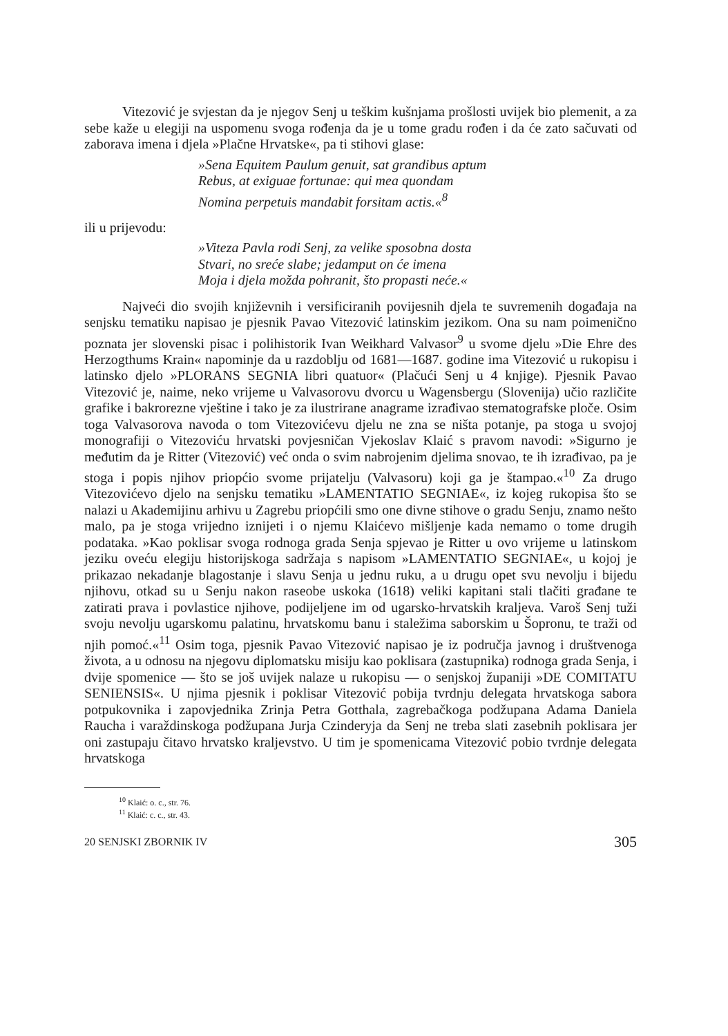Vitezović je svjestan da je njegov Senj u teškim kušnjama prošlosti uvijek bio plemenit, a za sebe kaže u elegiji na uspomenu svoga rođenja da je u tome gradu rođen i da će zato sačuvati od zaborava imena i djela »Plačne Hrvatske«, pa ti stihovi glase:
»Sena Equitem Paulum genuit, sat grandibus aptum
Rebus, at exiguae fortunae: qui mea quondam
Nomina perpetuis mandabit forsitam actis.«<sup>8</sup>
ili u prijevodu:
»Viteza Pavla rodi Senj, za velike sposobna dosta
Stvari, no sreće slabe; jedamput on će imena
Moja i djela možda pohranit, što propasti neće.«
Najveći dio svojih književnih i versificiranih povijesnih djela te suvremenih događaja na senjsku tematiku napisao je pjesnik Pavao Vitezović latinskim jezikom. Ona su nam poimenično poznata jer slovenski pisac i polihistorik Ivan Weikhard Valvasor<sup>9</sup> u svome djelu »Die Ehre des Herzogthums Krain« napominje da u razdoblju od 1681—1687. godine ima Vitezović u rukopisu i latinsko djelo »PLORANS SEGNIA libri quatuor« (Plačući Senj u 4 knjige). Pjesnik Pavao Vitezović je, naime, neko vrijeme u Valvasorovu dvorcu u Wagensbergu (Slovenija) učio različite grafike i bakrorezne vještine i tako je za ilustrirane anagrame izrađivao stematografske ploče. Osim toga Valvasorova navoda o tom Vitezovićevu djelu ne zna se ništa potanje, pa stoga u svojoj monografiji o Vitezoviću hrvatski povjesničan Vjekoslav Klaić s pravom navodi: »Sigurno je međutim da je Ritter (Vitezović) već onda o svim nabrojenim djelima snovao, te ih izrađivao, pa je stoga i popis njihov priopćio svome prijatelju (Valvasoru) koji ga je štampao.«<sup>10</sup> Za drugo Vitezovićevo djelo na senjsku tematiku »LAMENTATIO SEGNIAE«, iz kojeg rukopisa što se nalazi u Akademijinu arhivu u Zagrebu priopćili smo one divne stihove o gradu Senju, znamo nešto malo, pa je stoga vrijedno iznijeti i o njemu Klaićevo mišljenje kada nemamo o tome drugih podataka. »Kao poklisar svoga rodnoga grada Senja spjevao je Ritter u ovo vrijeme u latinskom jeziku oveću elegiju historijskoga sadržaja s napisom »LAMENTATIO SEGNIAE«, u kojoj je prikazao nekadanje blagostanje i slavu Senja u jednu ruku, a u drugu opet svu nevolju i bijedu njihovu, otkad su u Senju nakon raseobe uskoka (1618) veliki kapitani stali tlačiti građane te zatirati prava i povlastice njihove, podijeljene im od ugarsko-hrvatskih kraljeva. Varoš Senj tuži svoju nevolju ugarskomu palatinu, hrvatskomu banu i staležima saborskim u Šopronu, te traži od njih pomoć.«<sup>11</sup> Osim toga, pjesnik Pavao Vitezović napisao je iz područja javnog i društvenoga života, a u odnosu na njegovu diplomatsku misiju kao poklisara (zastupnika) rodnoga grada Senja, i dvije spomenice — što se još uvijek nalaze u rukopisu — o senjskoj županiji »DE COMITATU SENIENSIS«. U njima pjesnik i poklisar Vitezović pobija tvrdnju delegata hrvatskoga sabora potpukovnika i zapovjednika Zrinja Petra Gotthala, zagrebačkoga podžupana Adama Daniela Raucha i varaždinskoga podžupana Jurja Czinderyja da Senj ne treba slati zasebnih poklisara jer oni zastupaju čitavo hrvatsko kraljevstvo. U tim je spomenicama Vitezović pobio tvrdnje delegata hrvatskoga
<sup>10</sup> Klaić: o. c., str. 76.
<sup>11</sup> Klaić: c. c., str. 43.
20 SENJSKI ZBORNIK IV 305